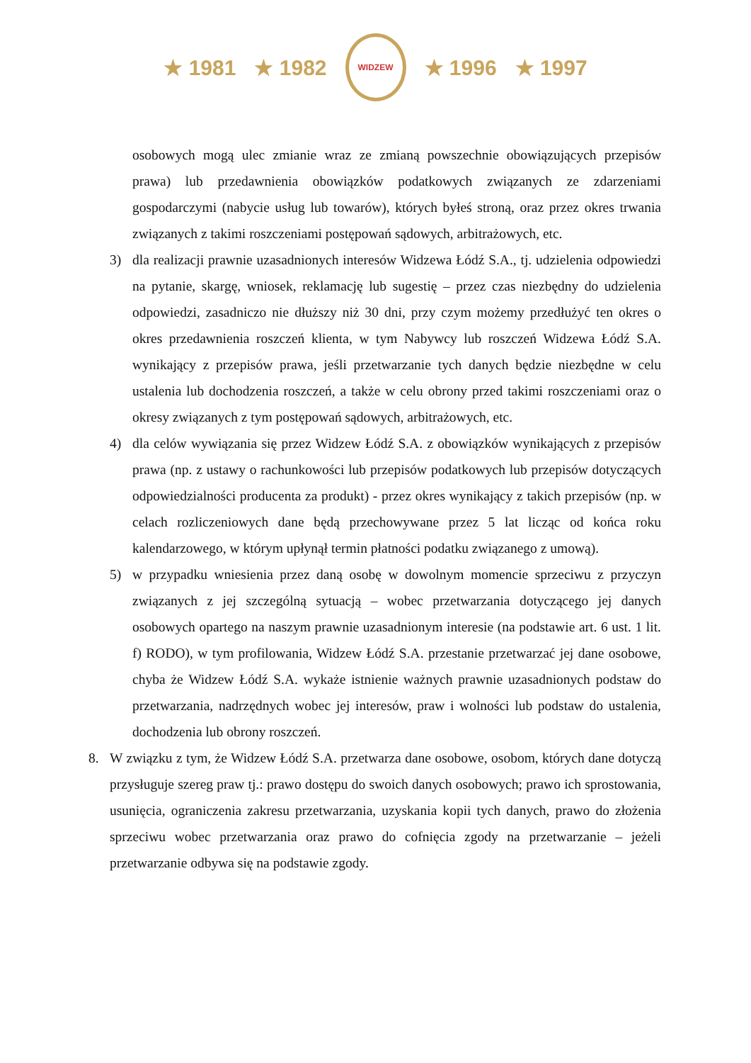★ 1981 ★ 1982
WIDZEW
★ 1996 ★ 1997
osobowych mogą ulec zmianie wraz ze zmianą powszechnie obowiązujących przepisów prawa) lub przedawnienia obowiązków podatkowych związanych ze zdarzeniami gospodarczymi (nabycie usług lub towarów), których byłeś stroną, oraz przez okres trwania związanych z takimi roszczeniami postępowań sądowych, arbitrażowych, etc.
3) dla realizacji prawnie uzasadnionych interesów Widzewa Łódź S.A., tj. udzielenia odpowiedzi na pytanie, skargę, wniosek, reklamację lub sugestię – przez czas niezbędny do udzielenia odpowiedzi, zasadniczo nie dłuższy niż 30 dni, przy czym możemy przedłużyć ten okres o okres przedawnienia roszczeń klienta, w tym Nabywcy lub roszczeń Widzewa Łódź S.A. wynikający z przepisów prawa, jeśli przetwarzanie tych danych będzie niezbędne w celu ustalenia lub dochodzenia roszczeń, a także w celu obrony przed takimi roszczeniami oraz o okresy związanych z tym postępowań sądowych, arbitrażowych, etc.
4) dla celów wywiązania się przez Widzew Łódź S.A. z obowiązków wynikających z przepisów prawa (np. z ustawy o rachunkowości lub przepisów podatkowych lub przepisów dotyczących odpowiedzialności producenta za produkt) - przez okres wynikający z takich przepisów (np. w celach rozliczeniowych dane będą przechowywane przez 5 lat licząc od końca roku kalendarzowego, w którym upłynął termin płatności podatku związanego z umową).
5) w przypadku wniesienia przez daną osobę w dowolnym momencie sprzeciwu z przyczyn związanych z jej szczególną sytuacją – wobec przetwarzania dotyczącego jej danych osobowych opartego na naszym prawnie uzasadnionym interesie (na podstawie art. 6 ust. 1 lit. f) RODO), w tym profilowania, Widzew Łódź S.A. przestanie przetwarzać jej dane osobowe, chyba że Widzew Łódź S.A. wykaże istnienie ważnych prawnie uzasadnionych podstaw do przetwarzania, nadrzędnych wobec jej interesów, praw i wolności lub podstaw do ustalenia, dochodzenia lub obrony roszczeń.
8. W związku z tym, że Widzew Łódź S.A. przetwarza dane osobowe, osobom, których dane dotyczą przysługuje szereg praw tj.: prawo dostępu do swoich danych osobowych; prawo ich sprostowania, usunięcia, ograniczenia zakresu przetwarzania, uzyskania kopii tych danych, prawo do złożenia sprzeciwu wobec przetwarzania oraz prawo do cofnięcia zgody na przetwarzanie – jeżeli przetwarzanie odbywa się na podstawie zgody.